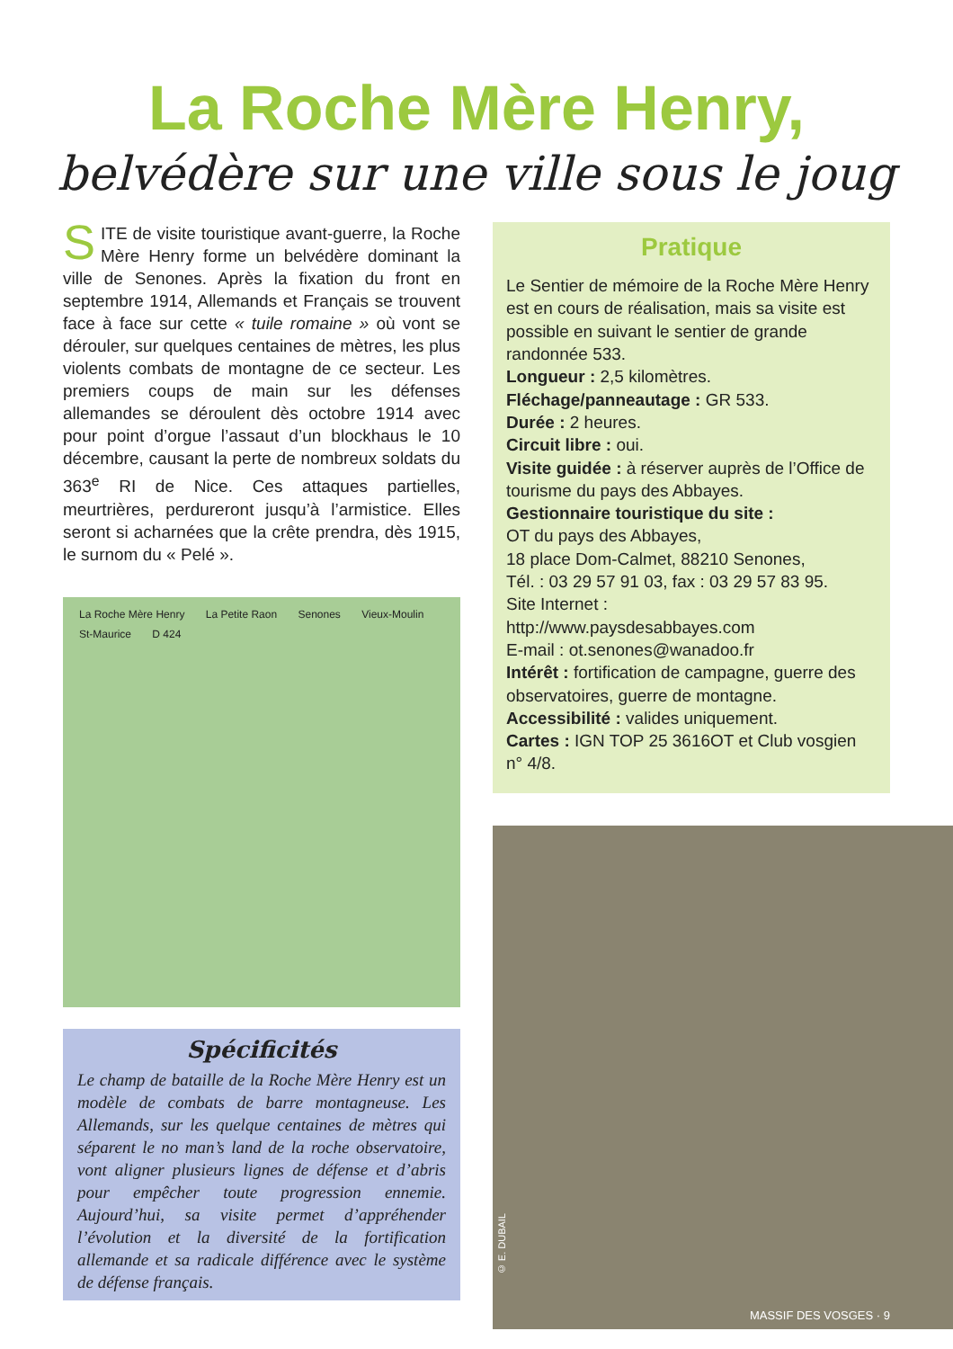La Roche Mère Henry,
belvédère sur une ville sous le joug
SITE de visite touristique avant-guerre, la Roche Mère Henry forme un belvédère dominant la ville de Senones. Après la fixation du front en septembre 1914, Allemands et Français se trouvent face à face sur cette « tuile romaine » où vont se dérouler, sur quelques centaines de mètres, les plus violents combats de montagne de ce secteur. Les premiers coups de main sur les défenses allemandes se déroulent dès octobre 1914 avec pour point d’orgue l’assaut d’un blockhaus le 10 décembre, causant la perte de nombreux soldats du 363<sup>e</sup> RI de Nice. Ces attaques partielles, meurtrières, perdureront jusqu’à l’armistice. Elles seront si acharnées que la crête prendra, dès 1915, le surnom du « Pelé ».
La Roche Mère Henry La Petite Raon Senones Vieux-Moulin St-Maurice D 424
Spécificités
Le champ de bataille de la Roche Mère Henry est un modèle de combats de barre montagneuse. Les Allemands, sur les quelque centaines de mètres qui séparent le no man’s land de la roche observatoire, vont aligner plusieurs lignes de défense et d’abris pour empêcher toute progression ennemie. Aujourd’hui, sa visite permet d’appréhender l’évolution et la diversité de la fortification allemande et sa radicale différence avec le système de défense français.
Pratique
Le Sentier de mémoire de la Roche Mère Henry est en cours de réalisation, mais sa visite est possible en suivant le sentier de grande randonnée 533.
Longueur : 2,5 kilomètres.
Fléchage/panneautage : GR 533.
Durée : 2 heures.
Circuit libre : oui.
Visite guidée : à réserver auprès de l’Office de tourisme du pays des Abbayes.
Gestionnaire touristique du site :
OT du pays des Abbayes,
18 place Dom-Calmet, 88210 Senones,
Tél. : 03 29 57 91 03, fax : 03 29 57 83 95.
Site Internet :
http://www.paysdesabbayes.com
E-mail : ot.senones@wanadoo.fr
Intérêt : fortification de campagne, guerre des observatoires, guerre de montagne.
Accessibilité : valides uniquement.
Cartes : IGN TOP 25 3616OT et Club vosgien n° 4/8.
© E. DUBAIL
MASSIF DES VOSGES · 9